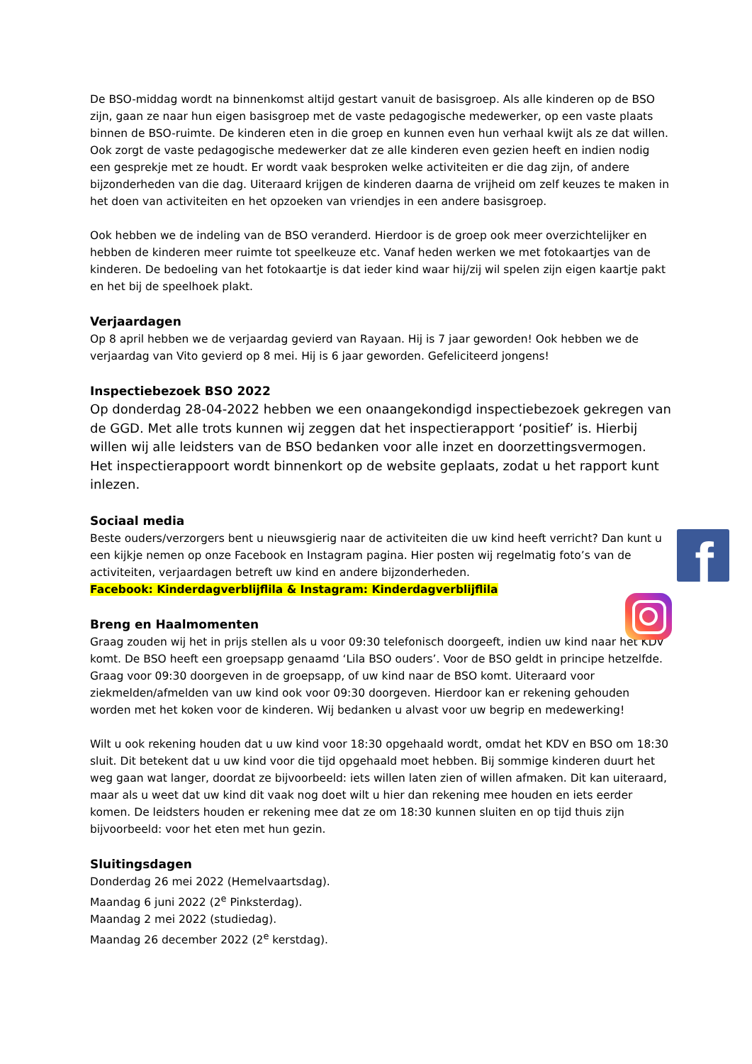De BSO-middag wordt na binnenkomst altijd gestart vanuit de basisgroep. Als alle kinderen op de BSO zijn, gaan ze naar hun eigen basisgroep met de vaste pedagogische medewerker, op een vaste plaats binnen de BSO-ruimte. De kinderen eten in die groep en kunnen even hun verhaal kwijt als ze dat willen. Ook zorgt de vaste pedagogische medewerker dat ze alle kinderen even gezien heeft en indien nodig een gesprekje met ze houdt. Er wordt vaak besproken welke activiteiten er die dag zijn, of andere bijzonderheden van die dag. Uiteraard krijgen de kinderen daarna de vrijheid om zelf keuzes te maken in het doen van activiteiten en het opzoeken van vriendjes in een andere basisgroep.
Ook hebben we de indeling van de BSO veranderd. Hierdoor is de groep ook meer overzichtelijker en hebben de kinderen meer ruimte tot speelkeuze etc. Vanaf heden werken we met fotokaartjes van de kinderen. De bedoeling van het fotokaartje is dat ieder kind waar hij/zij wil spelen zijn eigen kaartje pakt en het bij de speelhoek plakt.
Verjaardagen
Op 8 april hebben we de verjaardag gevierd van Rayaan. Hij is 7 jaar geworden! Ook hebben we de verjaardag van Vito gevierd op 8 mei. Hij is 6 jaar geworden. Gefeliciteerd jongens!
Inspectiebezoek BSO 2022
Op donderdag 28-04-2022 hebben we een onaangekondigd inspectiebezoek gekregen van de GGD. Met alle trots kunnen wij zeggen dat het inspectierapport ‘positief’ is. Hierbij willen wij alle leidsters van de BSO bedanken voor alle inzet en doorzettingsvermogen. Het inspectierappoort wordt binnenkort op de website geplaats, zodat u het rapport kunt inlezen.
Sociaal media
Beste ouders/verzorgers bent u nieuwsgierig naar de activiteiten die uw kind heeft verricht? Dan kunt u een kijkje nemen op onze Facebook en Instagram pagina. Hier posten wij regelmatig foto’s van de activiteiten, verjaardagen betreft uw kind en andere bijzonderheden.
Facebook: Kinderdagverblijflila & Instagram: Kinderdagverblijflila
Breng en Haalmomenten
Graag zouden wij het in prijs stellen als u voor 09:30 telefonisch doorgeeft, indien uw kind naar het KDV komt. De BSO heeft een groepsapp genaamd ‘Lila BSO ouders’. Voor de BSO geldt in principe hetzelfde. Graag voor 09:30 doorgeven in de groepsapp, of uw kind naar de BSO komt. Uiteraard voor ziekmelden/afmelden van uw kind ook voor 09:30 doorgeven. Hierdoor kan er rekening gehouden worden met het koken voor de kinderen. Wij bedanken u alvast voor uw begrip en medewerking!
Wilt u ook rekening houden dat u uw kind voor 18:30 opgehaald wordt, omdat het KDV en BSO om 18:30 sluit. Dit betekent dat u uw kind voor die tijd opgehaald moet hebben. Bij sommige kinderen duurt het weg gaan wat langer, doordat ze bijvoorbeeld: iets willen laten zien of willen afmaken. Dit kan uiteraard, maar als u weet dat uw kind dit vaak nog doet wilt u hier dan rekening mee houden en iets eerder komen. De leidsters houden er rekening mee dat ze om 18:30 kunnen sluiten en op tijd thuis zijn bijvoorbeeld: voor het eten met hun gezin.
Sluitingsdagen
Donderdag 26 mei 2022 (Hemelvaartsdag).
Maandag 6 juni 2022 (2<sup>e</sup> Pinksterdag).
Maandag 2 mei 2022 (studiedag).
Maandag 26 december 2022 (2<sup>e</sup> kerstdag).
f